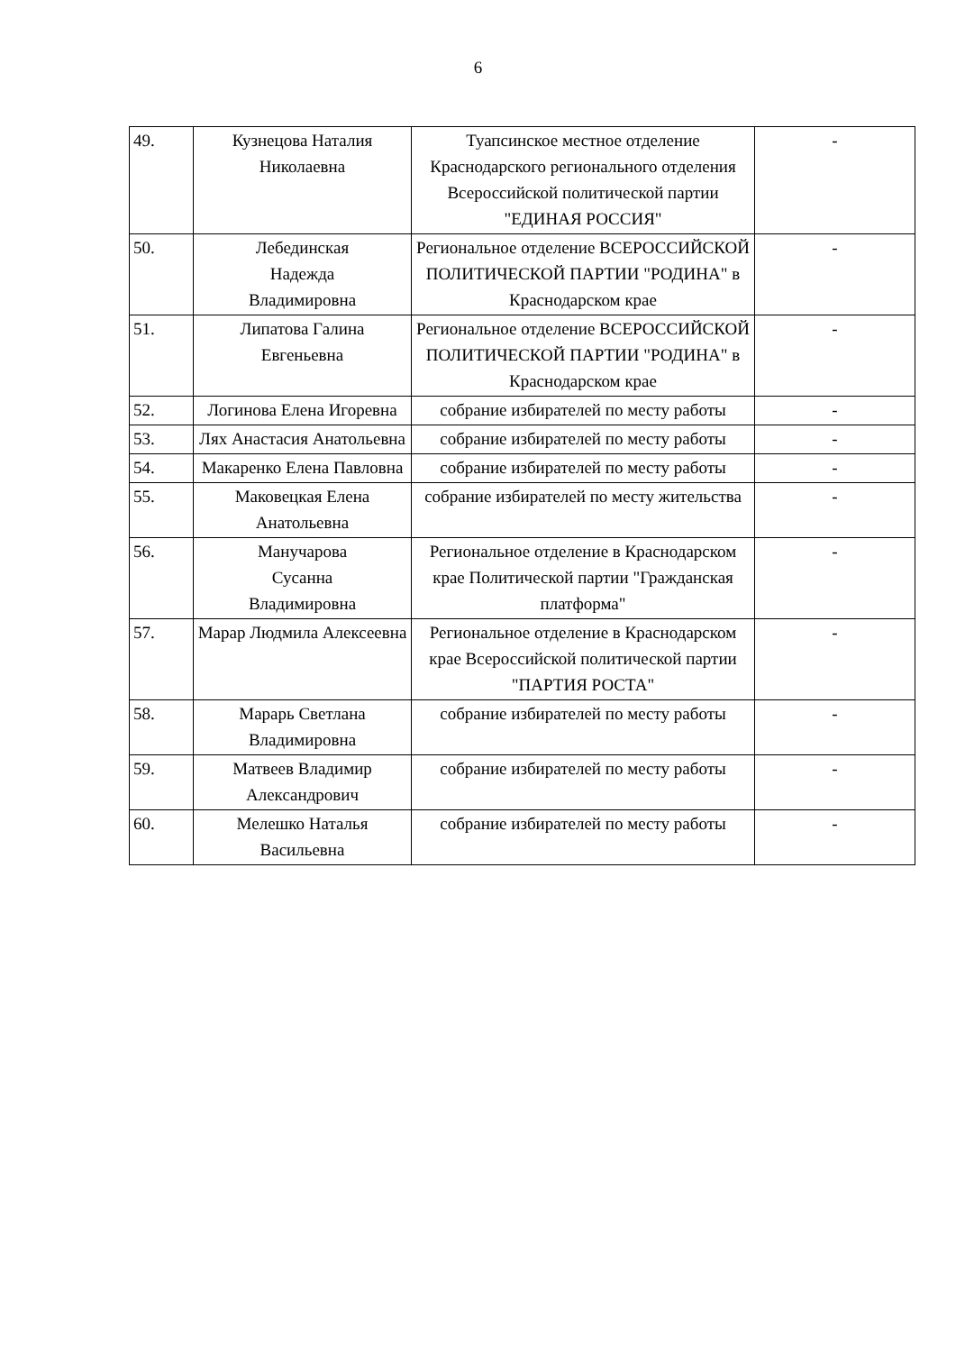6
| 49. | Кузнецова Наталия Николаевна | Туапсинское местное отделение Краснодарского регионального отделения Всероссийской политической партии "ЕДИНАЯ РОССИЯ" | - |
| 50. | Лебединская Надежда Владимировна | Региональное отделение ВСЕРОССИЙСКОЙ ПОЛИТИЧЕСКОЙ ПАРТИИ "РОДИНА" в Краснодарском крае | - |
| 51. | Липатова Галина Евгеньевна | Региональное отделение ВСЕРОССИЙСКОЙ ПОЛИТИЧЕСКОЙ ПАРТИИ "РОДИНА" в Краснодарском крае | - |
| 52. | Логинова Елена Игоревна | собрание избирателей по месту работы | - |
| 53. | Лях Анастасия Анатольевна | собрание избирателей по месту работы | - |
| 54. | Макаренко Елена Павловна | собрание избирателей по месту работы | - |
| 55. | Маковецкая Елена Анатольевна | собрание избирателей по месту жительства | - |
| 56. | Манучарова Сусанна Владимировна | Региональное отделение в Краснодарском крае Политической партии "Гражданская платформа" | - |
| 57. | Марар Людмила Алексеевна | Региональное отделение в Краснодарском крае Всероссийской политической партии "ПАРТИЯ РОСТА" | - |
| 58. | Марарь Светлана Владимировна | собрание избирателей по месту работы | - |
| 59. | Матвеев Владимир Александрович | собрание избирателей по месту работы | - |
| 60. | Мелешко Наталья Васильевна | собрание избирателей по месту работы | - |